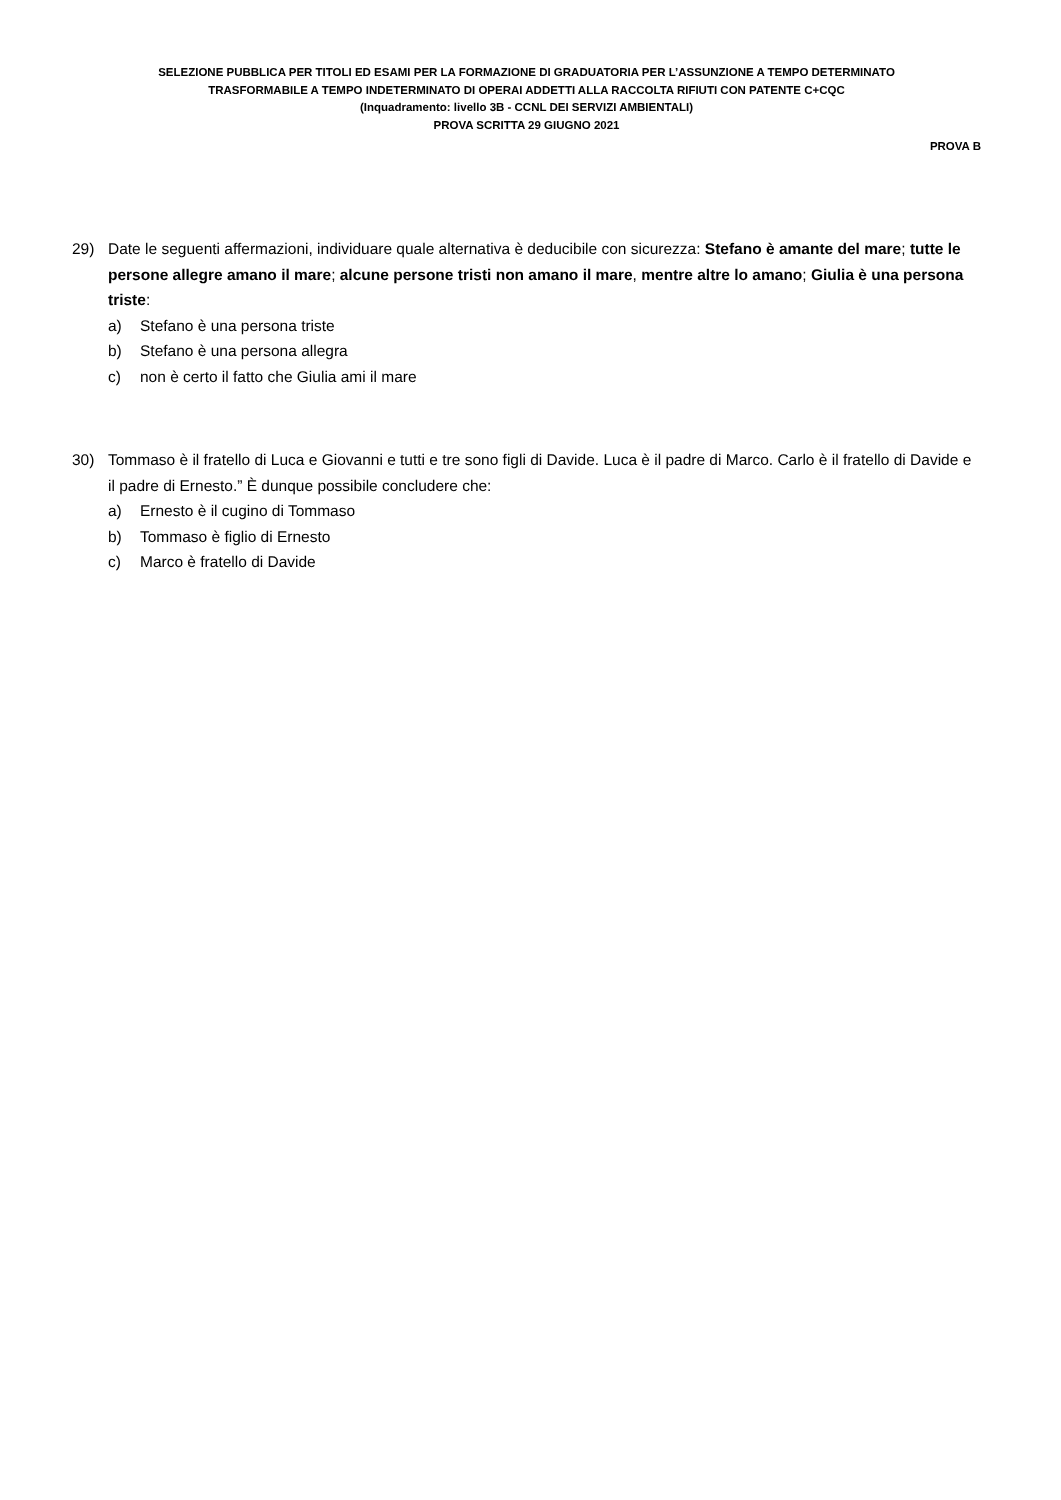SELEZIONE PUBBLICA PER TITOLI ED ESAMI PER LA FORMAZIONE DI GRADUATORIA PER L’ASSUNZIONE A TEMPO DETERMINATO
TRASFORMABILE A TEMPO INDETERMINATO DI OPERAI ADDETTI ALLA RACCOLTA RIFIUTI CON PATENTE C+CQC
(Inquadramento: livello 3B - CCNL DEI SERVIZI AMBIENTALI)
PROVA SCRITTA 29 GIUGNO 2021
PROVA B
29) Date le seguenti affermazioni, individuare quale alternativa è deducibile con sicurezza: Stefano è amante del mare; tutte le persone allegre amano il mare; alcune persone tristi non amano il mare, mentre altre lo amano; Giulia è una persona triste:
a) Stefano è una persona triste
b) Stefano è una persona allegra
c) non è certo il fatto che Giulia ami il mare
30) Tommaso è il fratello di Luca e Giovanni e tutti e tre sono figli di Davide. Luca è il padre di Marco. Carlo è il fratello di Davide e il padre di Ernesto.” È dunque possibile concludere che:
a) Ernesto è il cugino di Tommaso
b) Tommaso è figlio di Ernesto
c) Marco è fratello di Davide